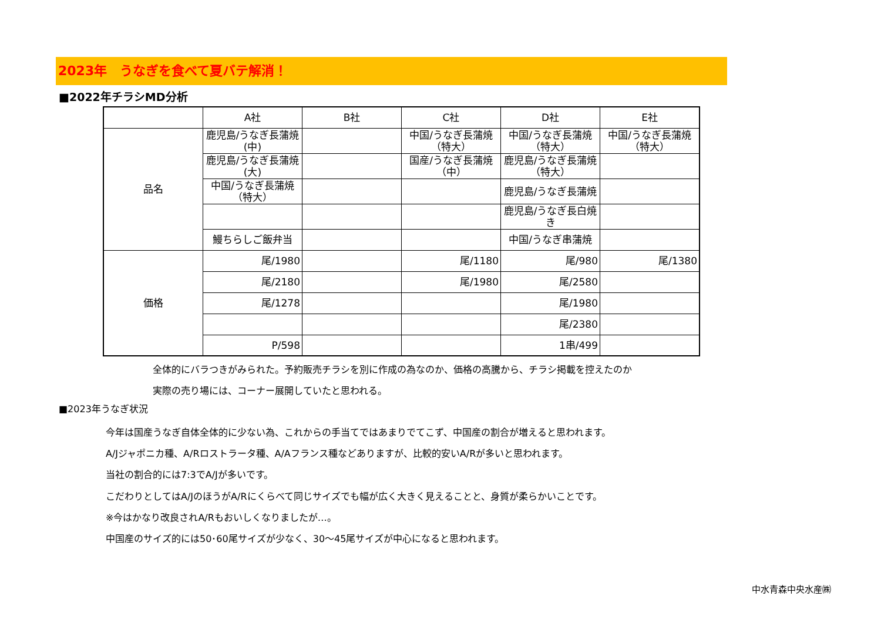2023年　うなぎを食べて夏バテ解消！
■2022年チラシMD分析
| | A社 | B社 | C社 | D社 | E社 |
| --- | --- | --- | --- | --- | --- |
| 品名 | 鹿児島/うなぎ長蒲焼(中) | | 中国/うなぎ長蒲焼（特大） | 中国/うなぎ長蒲焼（特大） | 中国/うなぎ長蒲焼（特大） |
| | 鹿児島/うなぎ長蒲焼(大) | | 国産/うなぎ長蒲焼（中） | 鹿児島/うなぎ長蒲焼（特大） | |
| | 中国/うなぎ長蒲焼（特大） | | | 鹿児島/うなぎ長蒲焼 | |
| | | | | 鹿児島/うなぎ長白焼き | |
| | 鰻ちらしご飯弁当 | | | 中国/うなぎ串蒲焼 | |
| 価格 | 尾/1980 | | 尾/1180 | 尾/980 | 尾/1380 |
| | 尾/2180 | | 尾/1980 | 尾/2580 | |
| | 尾/1278 | | | 尾/1980 | |
| | | | | 尾/2380 | |
| | P/598 | | | 1串/499 | |
全体的にバラつきがみられた。予約販売チラシを別に作成の為なのか、価格の高騰から、チラシ掲載を控えたのか
実際の売り場には、コーナー展開していたと思われる。
■2023年うなぎ状況
今年は国産うなぎ自体全体的に少ない為、これからの手当てではあまりでてこず、中国産の割合が増えると思われます。
A/Jジャポニカ種、A/Rロストラータ種、A/Aフランス種などありますが、比較的安いA/Rが多いと思われます。
当社の割合的には7:3でA/Jが多いです。
こだわりとしてはA/JのほうがA/Rにくらべて同じサイズでも幅が広く大きく見えることと、身質が柔らかいことです。
※今はかなり改良されA/Rもおいしくなりましたが…。
中国産のサイズ的には50･60尾サイズが少なく、30～45尾サイズが中心になると思われます。
中水青森中央水産㈱